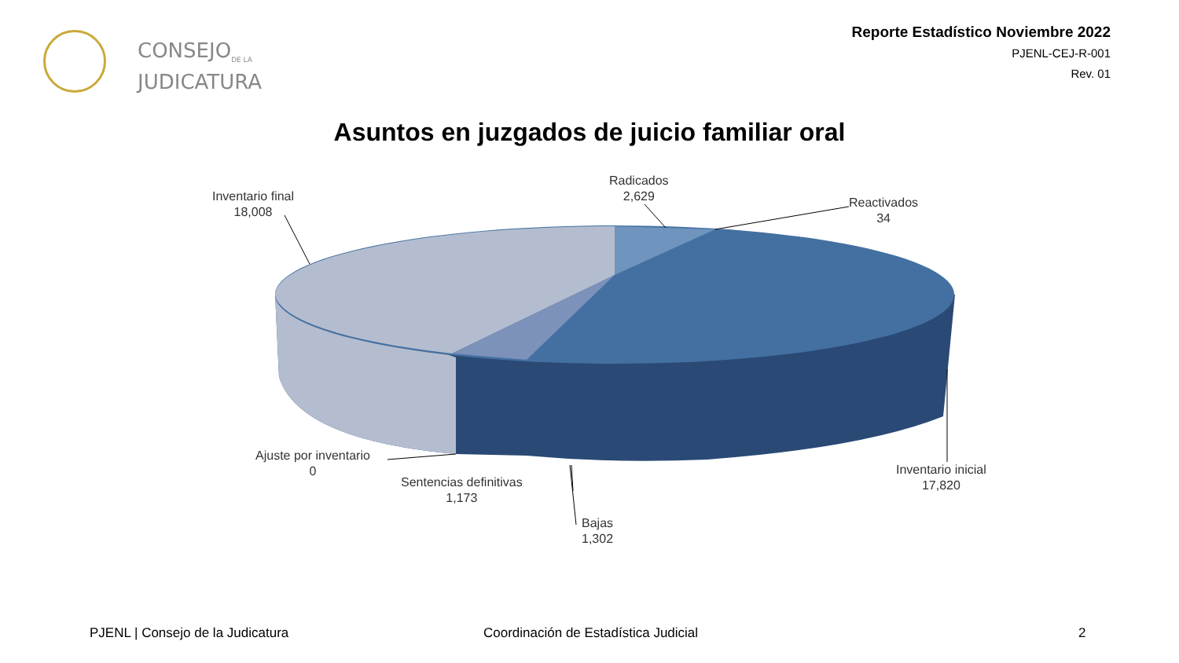CONSEJO<sub>DE LA</sub>
JUDICATURA
Reporte Estadístico Noviembre 2022
PJENL-CEJ-R-001
Rev. 01
Asuntos en juzgados de juicio familiar oral
Inventario final
18,008
Radicados
2,629
Reactivados
34
Inventario inicial
17,820
Ajuste por inventario
0
Sentencias definitivas
1,173
Bajas
1,302
PJENL | Consejo de la Judicatura
Coordinación de Estadística Judicial
2